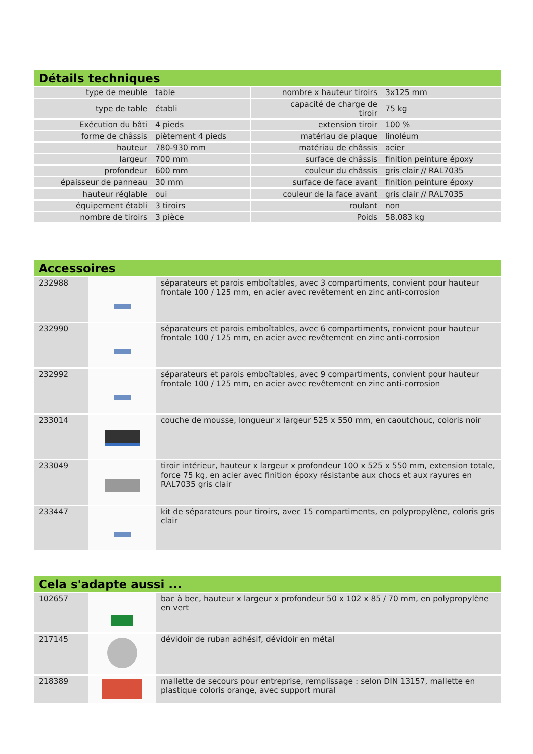Détails techniques
| type de meuble | table | nombre x hauteur tiroirs | 3x125 mm |
| type de table | établi | capacité de charge de tiroir | 75 kg |
| Exécution du bâti | 4 pieds | extension tiroir | 100 % |
| forme de châssis | piètement 4 pieds | matériau de plaque | linoléum |
| hauteur | 780-930 mm | matériau de châssis | acier |
| largeur | 700 mm | surface de châssis | finition peinture époxy |
| profondeur | 600 mm | couleur du châssis | gris clair // RAL7035 |
| épaisseur de panneau | 30 mm | surface de face avant | finition peinture époxy |
| hauteur réglable | oui | couleur de la face avant | gris clair // RAL7035 |
| équipement établi | 3 tiroirs | roulant | non |
| nombre de tiroirs | 3 pièce | Poids | 58,083 kg |
Accessoires
| 232988 | | séparateurs et parois emboîtables, avec 3 compartiments, convient pour hauteur frontale 100 / 125 mm, en acier avec revêtement en zinc anti-corrosion |
| 232990 | | séparateurs et parois emboîtables, avec 6 compartiments, convient pour hauteur frontale 100 / 125 mm, en acier avec revêtement en zinc anti-corrosion |
| 232992 | | séparateurs et parois emboîtables, avec 9 compartiments, convient pour hauteur frontale 100 / 125 mm, en acier avec revêtement en zinc anti-corrosion |
| 233014 | | couche de mousse, longueur x largeur 525 x 550 mm, en caoutchouc, coloris noir |
| 233049 | | tiroir intérieur, hauteur x largeur x profondeur 100 x 525 x 550 mm, extension totale, force 75 kg, en acier avec finition époxy résistante aux chocs et aux rayures en RAL7035 gris clair |
| 233447 | | kit de séparateurs pour tiroirs, avec 15 compartiments, en polypropylène, coloris gris clair |
Cela s'adapte aussi ...
| 102657 | | bac à bec, hauteur x largeur x profondeur 50 x 102 x 85 / 70 mm, en polypropylène en vert |
| 217145 | | dévidoir de ruban adhésif, dévidoir en métal |
| 218389 | | mallette de secours pour entreprise, remplissage : selon DIN 13157, mallette en plastique coloris orange, avec support mural |